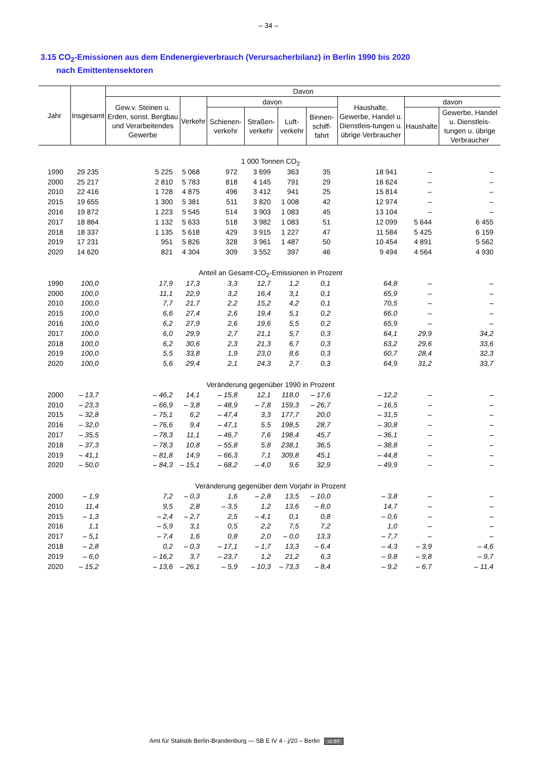– 34 –
3.15 CO<sub>2</sub>-Emissionen aus dem Endenergieverbrauch (Verursacherbilanz) in Berlin 1990 bis 2020
nach Emittentensektoren
| Jahr | Insgesamt | Davon | | | | | | | | |
| --- | --- | --- | --- | --- | --- | --- | --- | --- | --- | --- |
| | | Gew.v. Steinen u. Erden, sonst. Bergbau und Verarbeitendes Gewerbe | Verkehr | davon | | | | Haushalte, Gewerbe, Handel u. Dienstleis-tungen u. übrige Verbraucher | davon | |
| | | | | Schienen-verkehr | Straßen-verkehr | Luft-verkehr | Binnen-schiff-fahrt | | Haushalte | Gewerbe, Handel u. Dienstleis-tungen u. übrige Verbraucher |
| 1 000 Tonnen CO<sub>2</sub> | | | | | | | | | | |
| 1990 | 29 235 | 5 225 | 5 068 | 972 | 3 699 | 363 | 35 | 18 941 | – | – |
| 2000 | 25 217 | 2 810 | 5 783 | 818 | 4 145 | 791 | 29 | 16 624 | – | – |
| 2010 | 22 416 | 1 728 | 4 875 | 496 | 3 412 | 941 | 25 | 15 814 | – | – |
| 2015 | 19 655 | 1 300 | 5 381 | 511 | 3 820 | 1 008 | 42 | 12 974 | – | – |
| 2016 | 19 872 | 1 223 | 5 545 | 514 | 3 903 | 1 083 | 45 | 13 104 | – | – |
| 2017 | 18 864 | 1 132 | 5 633 | 518 | 3 982 | 1 083 | 51 | 12 099 | 5 644 | 6 455 |
| 2018 | 18 337 | 1 135 | 5 618 | 429 | 3 915 | 1 227 | 47 | 11 584 | 5 425 | 6 159 |
| 2019 | 17 231 | 951 | 5 826 | 328 | 3 961 | 1 487 | 50 | 10 454 | 4 891 | 5 562 |
| 2020 | 14 620 | 821 | 4 304 | 309 | 3 552 | 397 | 46 | 9 494 | 4 564 | 4 930 |
| Anteil an Gesamt-CO<sub>2</sub>-Emissionen in Prozent | | | | | | | | | | |
| 1990 | 100,0 | 17,9 | 17,3 | 3,3 | 12,7 | 1,2 | 0,1 | 64,8 | – | – |
| 2000 | 100,0 | 11,1 | 22,9 | 3,2 | 16,4 | 3,1 | 0,1 | 65,9 | – | – |
| 2010 | 100,0 | 7,7 | 21,7 | 2,2 | 15,2 | 4,2 | 0,1 | 70,5 | – | – |
| 2015 | 100,0 | 6,6 | 27,4 | 2,6 | 19,4 | 5,1 | 0,2 | 66,0 | – | – |
| 2016 | 100,0 | 6,2 | 27,9 | 2,6 | 19,6 | 5,5 | 0,2 | 65,9 | – | – |
| 2017 | 100,0 | 6,0 | 29,9 | 2,7 | 21,1 | 5,7 | 0,3 | 64,1 | 29,9 | 34,2 |
| 2018 | 100,0 | 6,2 | 30,6 | 2,3 | 21,3 | 6,7 | 0,3 | 63,2 | 29,6 | 33,6 |
| 2019 | 100,0 | 5,5 | 33,8 | 1,9 | 23,0 | 8,6 | 0,3 | 60,7 | 28,4 | 32,3 |
| 2020 | 100,0 | 5,6 | 29,4 | 2,1 | 24,3 | 2,7 | 0,3 | 64,9 | 31,2 | 33,7 |
| Veränderung gegenüber 1990 in Prozent | | | | | | | | | | |
| 2000 | – 13,7 | – 46,2 | 14,1 | – 15,8 | 12,1 | 118,0 | – 17,6 | – 12,2 | – | – |
| 2010 | – 23,3 | – 66,9 | – 3,8 | – 48,9 | – 7,8 | 159,3 | – 26,7 | – 16,5 | – | – |
| 2015 | – 32,8 | – 75,1 | 6,2 | – 47,4 | 3,3 | 177,7 | 20,0 | – 31,5 | – | – |
| 2016 | – 32,0 | – 76,6 | 9,4 | – 47,1 | 5,5 | 198,5 | 28,7 | – 30,8 | – | – |
| 2017 | – 35,5 | – 78,3 | 11,1 | – 46,7 | 7,6 | 198,4 | 45,7 | – 36,1 | – | – |
| 2018 | – 37,3 | – 78,3 | 10,8 | – 55,8 | 5,8 | 238,1 | 36,5 | – 38,8 | – | – |
| 2019 | – 41,1 | – 81,8 | 14,9 | – 66,3 | 7,1 | 309,8 | 45,1 | – 44,8 | – | – |
| 2020 | – 50,0 | – 84,3 | – 15,1 | – 68,2 | – 4,0 | 9,6 | 32,9 | – 49,9 | – | – |
| Veränderung gegenüber dem Vorjahr in Prozent | | | | | | | | | | |
| 2000 | – 1,9 | 7,2 | – 0,3 | 1,6 | – 2,8 | 13,5 | – 10,0 | – 3,8 | – | – |
| 2010 | 11,4 | 9,5 | 2,8 | – 3,5 | 1,2 | 13,6 | – 8,0 | 14,7 | – | – |
| 2015 | – 1,3 | – 2,4 | – 2,7 | 2,5 | – 4,1 | 0,1 | 0,8 | – 0,6 | – | – |
| 2016 | 1,1 | – 5,9 | 3,1 | 0,5 | 2,2 | 7,5 | 7,2 | 1,0 | – | – |
| 2017 | – 5,1 | – 7,4 | 1,6 | 0,8 | 2,0 | – 0,0 | 13,3 | – 7,7 | – | – |
| 2018 | – 2,8 | 0,2 | – 0,3 | – 17,1 | – 1,7 | 13,3 | – 6,4 | – 4,3 | – 3,9 | – 4,6 |
| 2019 | – 6,0 | – 16,2 | 3,7 | – 23,7 | 1,2 | 21,2 | 6,3 | – 9,8 | – 9,8 | – 9,7 |
| 2020 | – 15,2 | – 13,6 | – 26,1 | – 5,9 | – 10,3 | – 73,3 | – 8,4 | – 9,2 | – 6,7 | – 11,4 |
Amt für Statistik Berlin-Brandenburg — SB E IV 4 - j/20 – Berlin cc BY